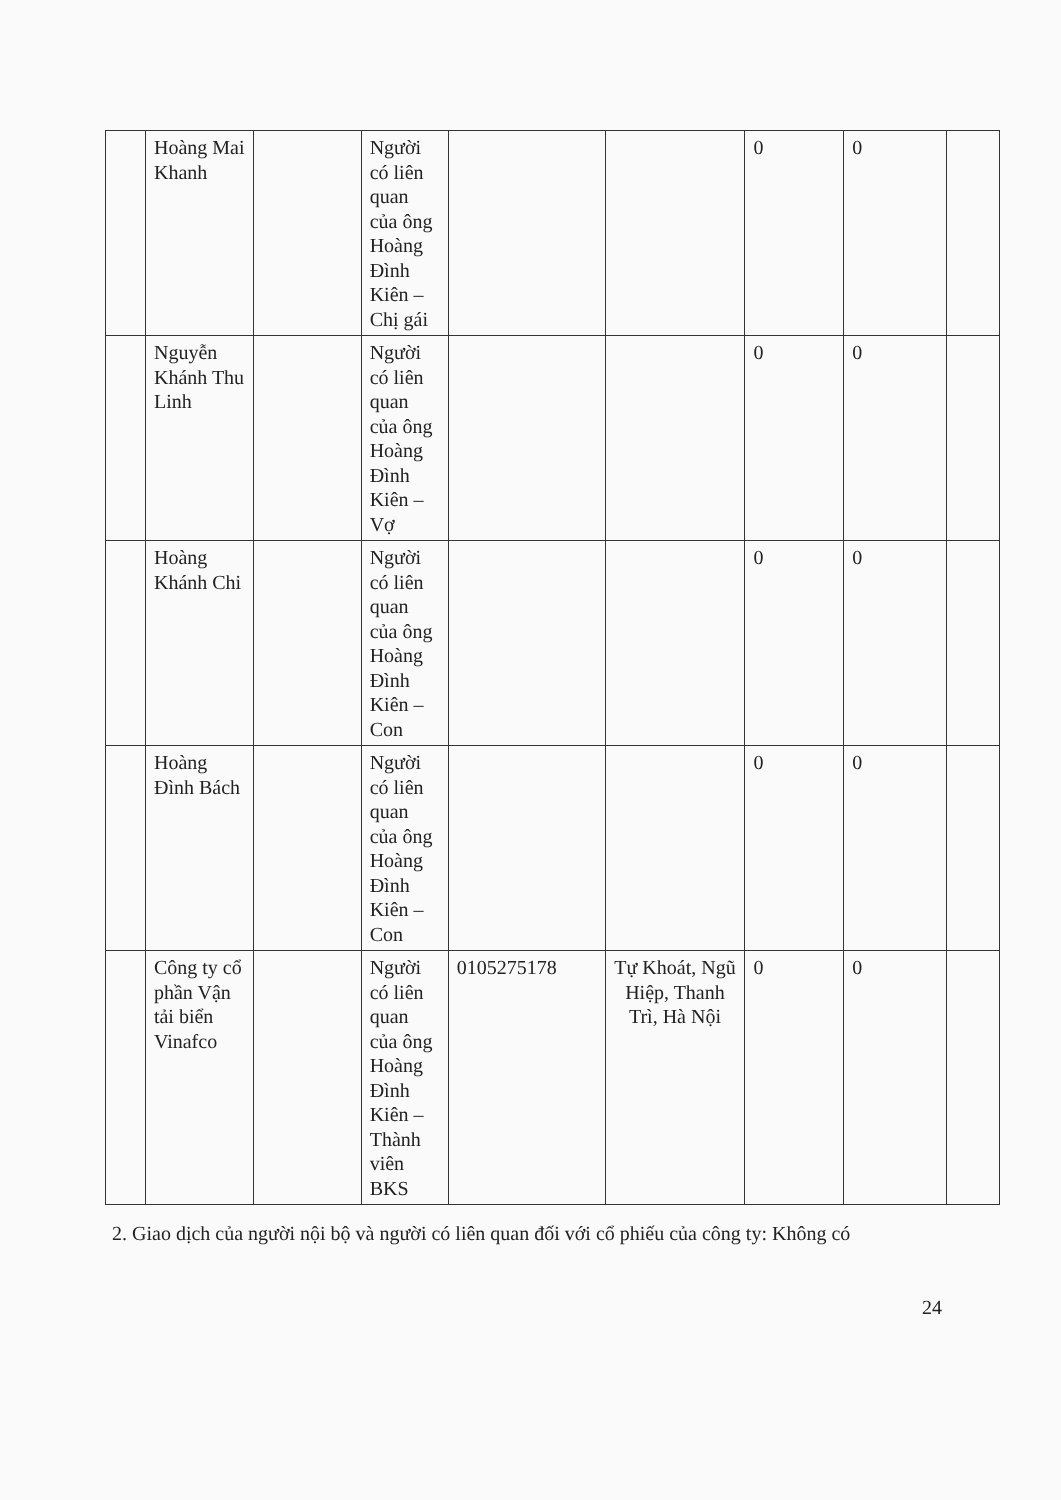| | Hoàng Mai Khanh | | Người có liên quan của ông Hoàng Đình Kiên – Chị gái | | | 0 | 0 | |
| | Nguyễn Khánh Thu Linh | | Người có liên quan của ông Hoàng Đình Kiên – Vợ | | | 0 | 0 | |
| | Hoàng Khánh Chi | | Người có liên quan của ông Hoàng Đình Kiên – Con | | | 0 | 0 | |
| | Hoàng Đình Bách | | Người có liên quan của ông Hoàng Đình Kiên – Con | | | 0 | 0 | |
| | Công ty cổ phần Vận tải biển Vinafco | | Người có liên quan của ông Hoàng Đình Kiên – Thành viên BKS | 0105275178 | Tự Khoát, Ngũ Hiệp, Thanh Trì, Hà Nội | 0 | 0 | |
2. Giao dịch của người nội bộ và người có liên quan đối với cổ phiếu của công ty: Không có
24